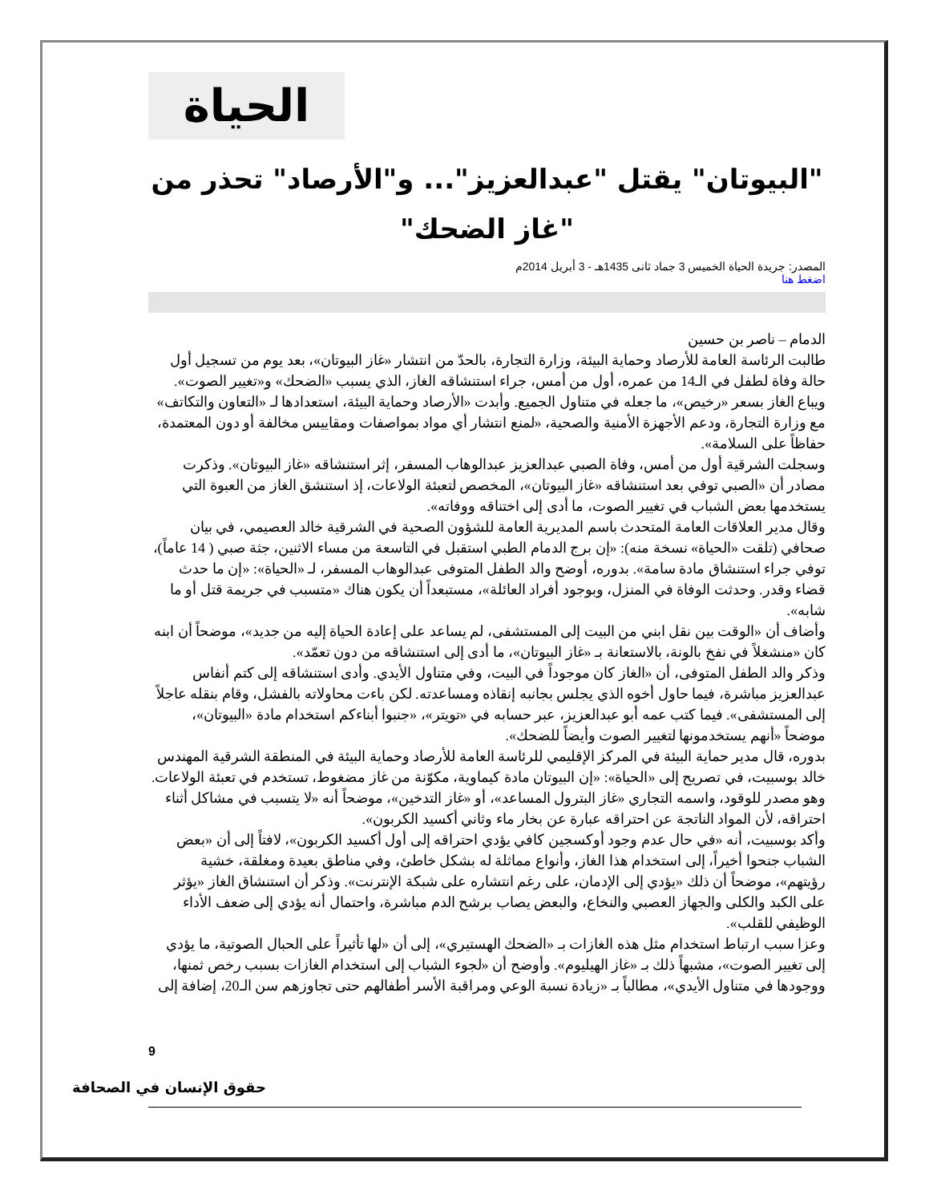الحياة
"البيوتان" يقتل "عبدالعزيز"... و"الأرصاد" تحذر من "غاز الضحك"
المصدر: جريدة الحياة الخميس 3 جماد ثانى 1435هـ - 3 أبريل 2014م
اضغط هنا
الدمام – ناصر بن حسين
طالبت الرئاسة العامة للأرصاد وحماية البيئة، وزارة التجارة، بالحدّ من انتشار «غاز البيوتان»، بعد يوم من تسجيل أول حالة وفاة لطفل في الـ14 من عمره، أول من أمس، جراء استنشاقه الغاز، الذي يسبب «الضحك» و«تغيير الصوت».
ويباع الغاز بسعر «رخيص»، ما جعله في متناول الجميع. وأبدت «الأرصاد وحماية البيئة، استعدادها لـ «التعاون والتكاتف» مع وزارة التجارة، ودعم الأجهزة الأمنية والصحية، «لمنع انتشار أي مواد بمواصفات ومقاييس مخالفة أو دون المعتمدة، حفاظاً على السلامة».
وسجلت الشرقية أول من أمس، وفاة الصبي عبدالعزيز عبدالوهاب المسفر، إثر استنشاقه «غاز البيوتان». وذكرت مصادر أن «الصبي توفي بعد استنشاقه «غاز البيوتان»، المخصص لتعبئة الولاعات، إذ استنشق الغاز من العبوة التي يستخدمها بعض الشباب في تغيير الصوت، ما أدى إلى اختناقه ووفاته».
وقال مدير العلاقات العامة المتحدث باسم المديرية العامة للشؤون الصحية في الشرقية خالد العصيمي، في بيان صحافي (تلقت «الحياة» نسخة منه): «إن برج الدمام الطبي استقبل في التاسعة من مساء الاثنين، جثة صبي ( 14 عاماً)، توفي جراء استنشاق مادة سامة». بدوره، أوضح والد الطفل المتوفى عبدالوهاب المسفر، لـ «الحياة»: «إن ما حدث قضاء وقدر. وحدثت الوفاة في المنزل، وبوجود أفراد العائلة»، مستبعداً أن يكون هناك «متسبب في جريمة قتل أو ما شابه».
وأضاف أن «الوقت بين نقل ابني من البيت إلى المستشفى، لم يساعد على إعادة الحياة إليه من جديد»، موضحاً أن ابنه كان «منشغلاً في نفخ بالونة، بالاستعانة بـ «غاز البيوتان»، ما أدى إلى استنشاقه من دون تعمّد».
وذكر والد الطفل المتوفى، أن «الغاز كان موجوداً في البيت، وفي متناول الأيدي. وأدى استنشاقه إلى كتم أنفاس عبدالعزيز مباشرة، فيما حاول أخوه الذي يجلس بجانبه إنقاذه ومساعدته. لكن باءت محاولاته بالفشل، وقام بنقله عاجلاً إلى المستشفى». فيما كتب عمه أبو عبدالعزيز، عبر حسابه في «تويتر»، «جنبوا أبناءكم استخدام مادة «البيوتان»، موضحاً «أنهم يستخدمونها لتغيير الصوت وأيضاً للضحك».
بدوره، قال مدير حماية البيئة في المركز الإقليمي للرئاسة العامة للأرصاد وحماية البيئة في المنطقة الشرقية المهندس خالد بوسبيت، في تصريح إلى «الحياة»: «إن البيوتان مادة كيماوية، مكوّنة من غاز مضغوط، تستخدم في تعبئة الولاعات. وهو مصدر للوقود، واسمه التجاري «غاز البترول المساعد»، أو «غاز التدخين»، موضحاً أنه «لا يتسبب في مشاكل أثناء احتراقه، لأن المواد الناتجة عن احتراقه عبارة عن بخار ماء وثاني أكسيد الكربون».
وأكد بوسبيت، أنه «في حال عدم وجود أوكسجين كافي يؤدي احتراقه إلى أول أكسيد الكربون»، لافتاً إلى أن «بعض الشباب جنحوا أخيراً، إلى استخدام هذا الغاز، وأنواع مماثلة له بشكل خاطئ، وفي مناطق بعيدة ومغلقة، خشية رؤيتهم»، موضحاً أن ذلك «يؤدي إلى الإدمان، على رغم انتشاره على شبكة الإنترنت». وذكر أن استنشاق الغاز «يؤثر على الكبد والكلى والجهاز العصبي والنخاع، والبعض يصاب برشح الدم مباشرة، واحتمال أنه يؤدي إلى ضعف الأداء الوظيفي للقلب».
وعزا سبب ارتباط استخدام مثل هذه الغازات بـ «الضحك الهستيري»، إلى أن «لها تأثيراً على الحبال الصوتية، ما يؤدي إلى تغيير الصوت»، مشبهاً ذلك بـ «غاز الهيليوم». وأوضح أن «لجوء الشباب إلى استخدام الغازات بسبب رخص ثمنها، ووجودها في متناول الأيدي»، مطالباً بـ «زيادة نسبة الوعي ومراقبة الأسر أطفالهم حتى تجاوزهم سن الـ20، إضافة إلى
9
حقوق الإنسان في الصحافة